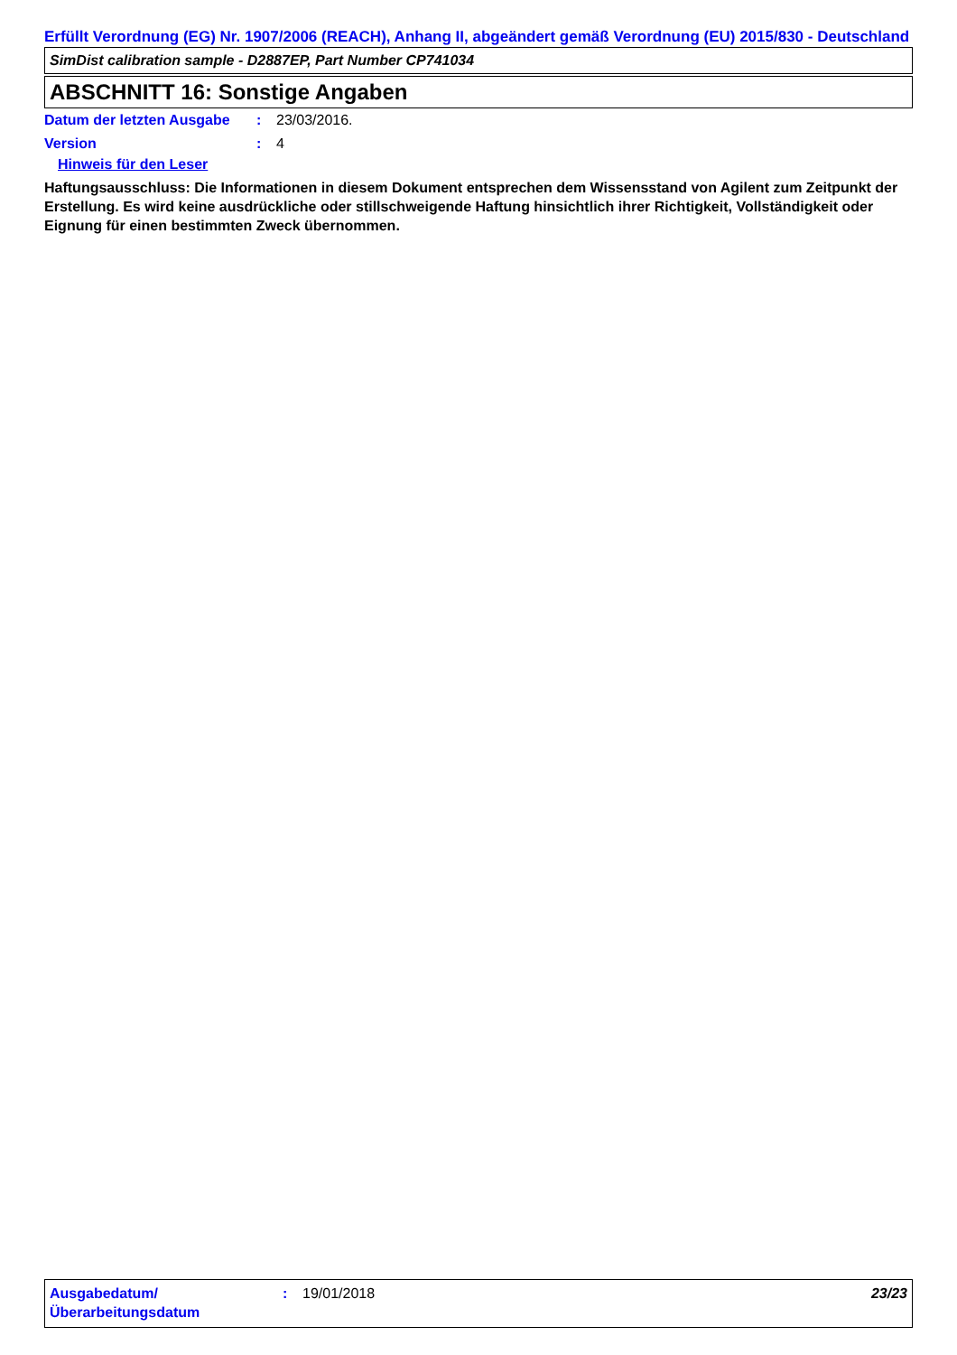Erfüllt Verordnung (EG) Nr. 1907/2006 (REACH), Anhang II, abgeändert gemäß Verordnung (EU) 2015/830 - Deutschland
SimDist calibration sample - D2887EP, Part Number CP741034
ABSCHNITT 16: Sonstige Angaben
Datum der letzten Ausgabe
: 23/03/2016.
Version : 4
Hinweis für den Leser
Haftungsausschluss: Die Informationen in diesem Dokument entsprechen dem Wissensstand von Agilent zum Zeitpunkt der Erstellung. Es wird keine ausdrückliche oder stillschweigende Haftung hinsichtlich ihrer Richtigkeit, Vollständigkeit oder Eignung für einen bestimmten Zweck übernommen.
Ausgabedatum/ Überarbeitungsdatum
: 19/01/2018 23/23